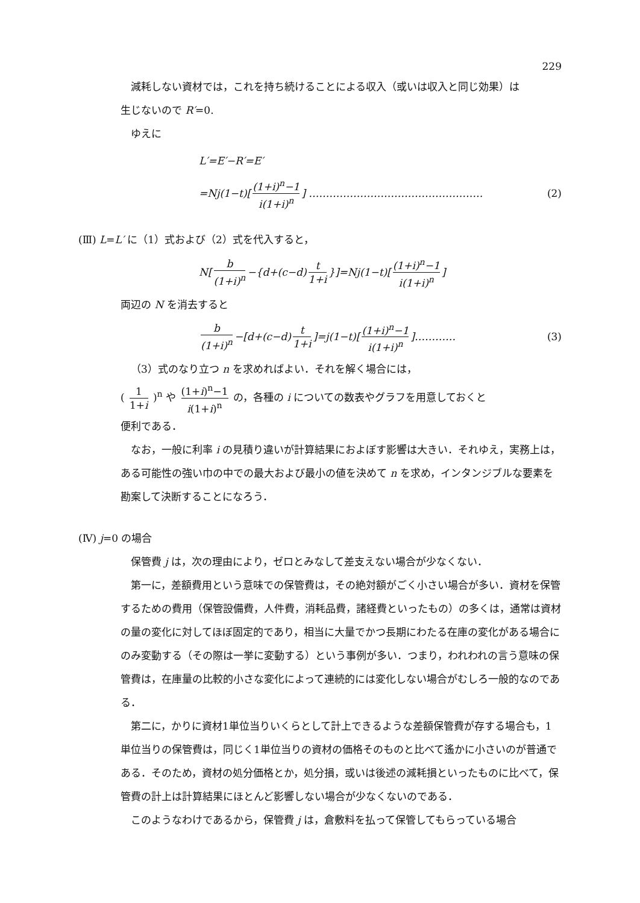229
減耗しない資材では，これを持ち続けることによる収入（或いは収入と同じ効果）は
生じないので R′=0.
ゆえに
L′ = E′ − R′ = E′
= Nj (1− t)[ (1+i)<sup>n</sup>−1 i(1+i)<sup>n</sup> ] …………………………………………… (2)
(Ⅲ) L=L′ に（1）式および（2）式を代入すると，
N [ b (1+i)<sup>n</sup> −{ d +(c − d) t 1+i }]= Nj (1− t)[ (1+i)<sup>n</sup>−1 i(1+i)<sup>n</sup> ]
両辺の N を消去すると
b (1+i)<sup>n</sup> −[d +(c − d) t 1+i]= j (1− t)[ (1+i)<sup>n</sup>−1 i(1+i)<sup>n</sup> ]………… (3)
（3）式のなり立つ n を求めればよい．それを解く場合には，
( 1 1+i )<sup>n</sup> や (1+i)<sup>n</sup>−1 i(1+i)<sup>n</sup> の，各種の i についての数表やグラフを用意しておくと
便利である．
なお，一般に利率 i の見積り違いが計算結果におよぼす影響は大きい．それゆえ，実務上は，ある可能性の強い巾の中での最大および最小の値を決めて n を求め，インタンジブルな要素を勘案して決断することになろう．
(Ⅳ) j=0 の場合
保管費 j は，次の理由により，ゼロとみなして差支えない場合が少なくない．
第一に，差額費用という意味での保管費は，その絶対額がごく小さい場合が多い．資材を保管するための費用（保管設備費，人件費，消耗品費，諸経費といったもの）の多くは，通常は資材の量の変化に対してほぼ固定的であり，相当に大量でかつ長期にわたる在庫の変化がある場合にのみ変動する（その際は一挙に変動する）という事例が多い．つまり，われわれの言う意味の保管費は，在庫量の比較的小さな変化によって連続的には変化しない場合がむしろ一般的なのである．
第二に，かりに資材1単位当りいくらとして計上できるような差額保管費が存する場合も，1単位当りの保管費は，同じく1単位当りの資材の価格そのものと比べて遙かに小さいのが普通である．そのため，資材の処分価格とか，処分損，或いは後述の減耗損といったものに比べて，保管費の計上は計算結果にほとんど影響しない場合が少なくないのである．
このようなわけであるから，保管費 j は，倉敷料を払って保管してもらっている場合